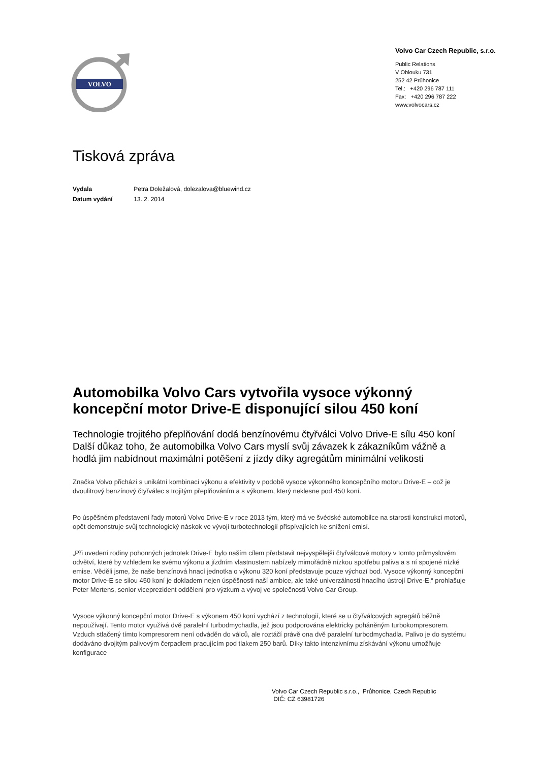VOLVO
Volvo Car Czech Republic, s.r.o.
Public Relations
V Oblouku 731
252 42 Průhonice
Tel.: +420 296 787 111
Fax: +420 296 787 222
www.volvocars.cz
Tisková zpráva
Vydala Petra Doležalová, dolezalova@bluewind.cz
Datum vydání 13. 2. 2014
Automobilka Volvo Cars vytvořila vysoce výkonný koncepční motor Drive-E disponující silou 450 koní
Technologie trojitého přeplňování dodá benzínovému čtyřválci Volvo Drive-E sílu 450 koní
Další důkaz toho, že automobilka Volvo Cars myslí svůj závazek k zákazníkům vážně a hodlá jim nabídnout maximální potěšení z jízdy díky agregátům minimální velikosti
Značka Volvo přichází s unikátní kombinací výkonu a efektivity v podobě vysoce výkonného koncepčního motoru Drive-E – což je dvoulitrový benzínový čtyřválec s trojitým přeplňováním a s výkonem, který neklesne pod 450 koní.
Po úspěšném představení řady motorů Volvo Drive-E v roce 2013 tým, který má ve švédské automobilce na starosti konstrukci motorů, opět demonstruje svůj technologický náskok ve vývoji turbotechnologií přispívajících ke snížení emisí.
„Při uvedení rodiny pohonných jednotek Drive-E bylo naším cílem představit nejvyspělejší čtyřválcové motory v tomto průmyslovém odvětví, které by vzhledem ke svému výkonu a jízdním vlastnostem nabízely mimořádně nízkou spotřebu paliva a s ní spojené nízké emise. Věděli jsme, že naše benzínová hnací jednotka o výkonu 320 koní představuje pouze výchozí bod. Vysoce výkonný koncepční motor Drive-E se silou 450 koní je dokladem nejen úspěšnosti naší ambice, ale také univerzálnosti hnacího ústrojí Drive-E,“ prohlašuje Peter Mertens, senior viceprezident oddělení pro výzkum a vývoj ve společnosti Volvo Car Group.
Vysoce výkonný koncepční motor Drive-E s výkonem 450 koní vychází z technologií, které se u čtyřválcových agregátů běžně nepoužívají. Tento motor využívá dvě paralelní turbodmychadla, jež jsou podporována elektricky poháněným turbokompresorem. Vzduch stlačený tímto kompresorem není odváděn do válců, ale roztáčí právě ona dvě paralelní turbodmychadla. Palivo je do systému dodáváno dvojitým palivovým čerpadlem pracujícím pod tlakem 250 barů. Díky takto intenzivnímu získávání výkonu umožňuje konfigurace
Volvo Car Czech Republic s.r.o., Průhonice, Czech Republic
DIČ: CZ 63981726